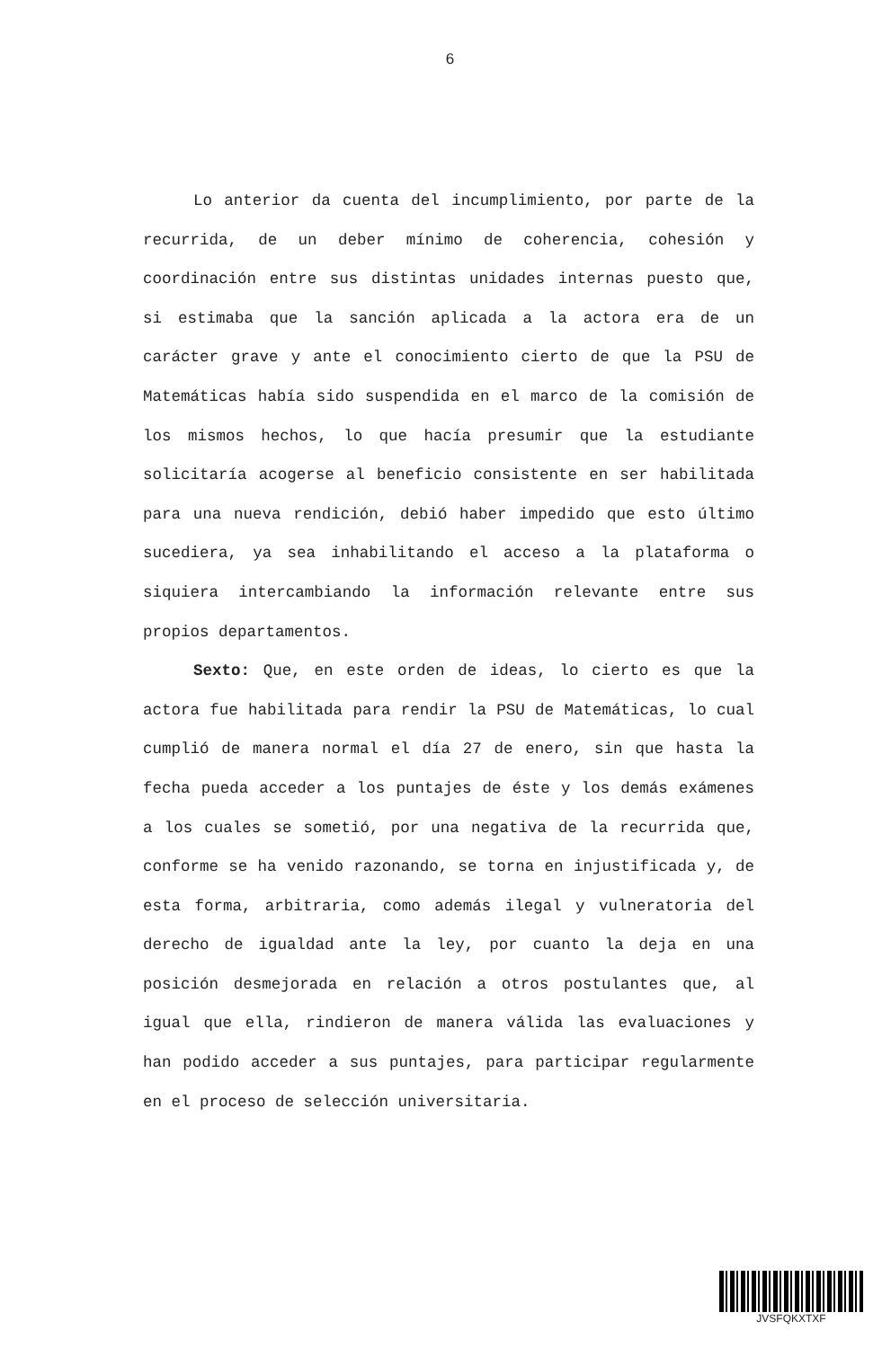6
Lo anterior da cuenta del incumplimiento, por parte de la recurrida, de un deber mínimo de coherencia, cohesión y coordinación entre sus distintas unidades internas puesto que, si estimaba que la sanción aplicada a la actora era de un carácter grave y ante el conocimiento cierto de que la PSU de Matemáticas había sido suspendida en el marco de la comisión de los mismos hechos, lo que hacía presumir que la estudiante solicitaría acogerse al beneficio consistente en ser habilitada para una nueva rendición, debió haber impedido que esto último sucediera, ya sea inhabilitando el acceso a la plataforma o siquiera intercambiando la información relevante entre sus propios departamentos.
Sexto: Que, en este orden de ideas, lo cierto es que la actora fue habilitada para rendir la PSU de Matemáticas, lo cual cumplió de manera normal el día 27 de enero, sin que hasta la fecha pueda acceder a los puntajes de éste y los demás exámenes a los cuales se sometió, por una negativa de la recurrida que, conforme se ha venido razonando, se torna en injustificada y, de esta forma, arbitraria, como además ilegal y vulneratoria del derecho de igualdad ante la ley, por cuanto la deja en una posición desmejorada en relación a otros postulantes que, al igual que ella, rindieron de manera válida las evaluaciones y han podido acceder a sus puntajes, para participar regularmente en el proceso de selección universitaria.
JVSFQKXTXF